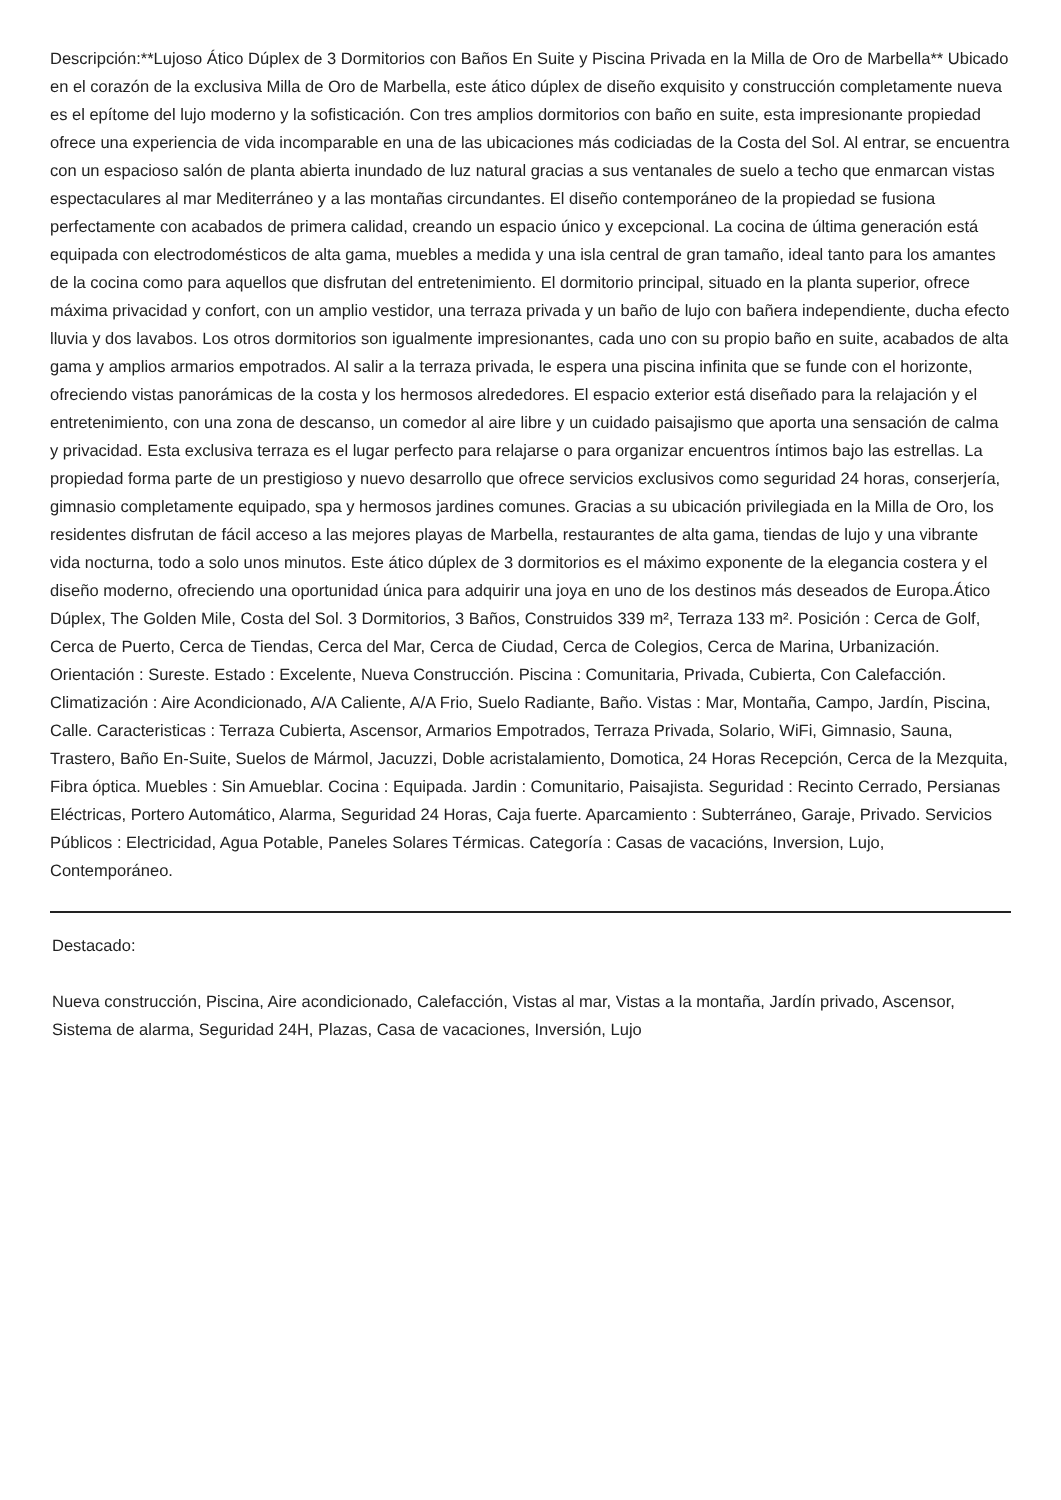Descripción:**Lujoso Ático Dúplex de 3 Dormitorios con Baños En Suite y Piscina Privada en la Milla de Oro de Marbella** Ubicado en el corazón de la exclusiva Milla de Oro de Marbella, este ático dúplex de diseño exquisito y construcción completamente nueva es el epítome del lujo moderno y la sofisticación. Con tres amplios dormitorios con baño en suite, esta impresionante propiedad ofrece una experiencia de vida incomparable en una de las ubicaciones más codiciadas de la Costa del Sol. Al entrar, se encuentra con un espacioso salón de planta abierta inundado de luz natural gracias a sus ventanales de suelo a techo que enmarcan vistas espectaculares al mar Mediterráneo y a las montañas circundantes. El diseño contemporáneo de la propiedad se fusiona perfectamente con acabados de primera calidad, creando un espacio único y excepcional. La cocina de última generación está equipada con electrodomésticos de alta gama, muebles a medida y una isla central de gran tamaño, ideal tanto para los amantes de la cocina como para aquellos que disfrutan del entretenimiento. El dormitorio principal, situado en la planta superior, ofrece máxima privacidad y confort, con un amplio vestidor, una terraza privada y un baño de lujo con bañera independiente, ducha efecto lluvia y dos lavabos. Los otros dormitorios son igualmente impresionantes, cada uno con su propio baño en suite, acabados de alta gama y amplios armarios empotrados. Al salir a la terraza privada, le espera una piscina infinita que se funde con el horizonte, ofreciendo vistas panorámicas de la costa y los hermosos alrededores. El espacio exterior está diseñado para la relajación y el entretenimiento, con una zona de descanso, un comedor al aire libre y un cuidado paisajismo que aporta una sensación de calma y privacidad. Esta exclusiva terraza es el lugar perfecto para relajarse o para organizar encuentros íntimos bajo las estrellas. La propiedad forma parte de un prestigioso y nuevo desarrollo que ofrece servicios exclusivos como seguridad 24 horas, conserjería, gimnasio completamente equipado, spa y hermosos jardines comunes. Gracias a su ubicación privilegiada en la Milla de Oro, los residentes disfrutan de fácil acceso a las mejores playas de Marbella, restaurantes de alta gama, tiendas de lujo y una vibrante vida nocturna, todo a solo unos minutos. Este ático dúplex de 3 dormitorios es el máximo exponente de la elegancia costera y el diseño moderno, ofreciendo una oportunidad única para adquirir una joya en uno de los destinos más deseados de Europa.Ático Dúplex, The Golden Mile, Costa del Sol. 3 Dormitorios, 3 Baños, Construidos 339 m², Terraza 133 m². Posición : Cerca de Golf, Cerca de Puerto, Cerca de Tiendas, Cerca del Mar, Cerca de Ciudad, Cerca de Colegios, Cerca de Marina, Urbanización. Orientación : Sureste. Estado : Excelente, Nueva Construcción. Piscina : Comunitaria, Privada, Cubierta, Con Calefacción. Climatización : Aire Acondicionado, A/A Caliente, A/A Frio, Suelo Radiante, Baño. Vistas : Mar, Montaña, Campo, Jardín, Piscina, Calle. Caracteristicas : Terraza Cubierta, Ascensor, Armarios Empotrados, Terraza Privada, Solario, WiFi, Gimnasio, Sauna, Trastero, Baño En-Suite, Suelos de Mármol, Jacuzzi, Doble acristalamiento, Domotica, 24 Horas Recepción, Cerca de la Mezquita, Fibra óptica. Muebles : Sin Amueblar. Cocina : Equipada. Jardin : Comunitario, Paisajista. Seguridad : Recinto Cerrado, Persianas Eléctricas, Portero Automático, Alarma, Seguridad 24 Horas, Caja fuerte. Aparcamiento : Subterráneo, Garaje, Privado. Servicios Públicos : Electricidad, Agua Potable, Paneles Solares Térmicas. Categoría : Casas de vacacións, Inversion, Lujo, Contemporáneo.
Destacado:
Nueva construcción, Piscina, Aire acondicionado, Calefacción, Vistas al mar, Vistas a la montaña, Jardín privado, Ascensor, Sistema de alarma, Seguridad 24H, Plazas, Casa de vacaciones, Inversión, Lujo